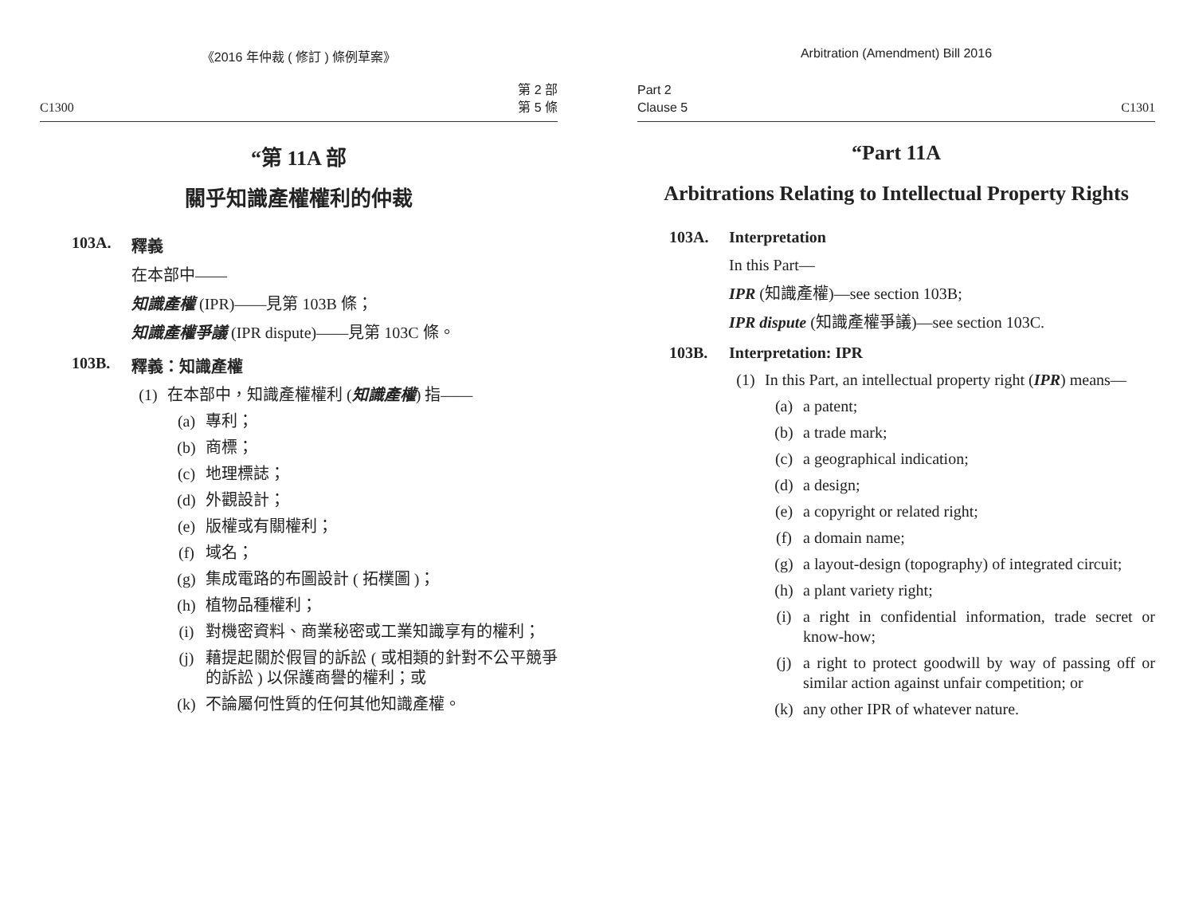《2016 年仲裁 ( 修訂 ) 條例草案》
C1300 第 2 部
第 5 條
“第 11A 部
關乎知識產權權利的仲裁
103A. 釋義
在本部中——
知識產權 (IPR)——見第 103B 條；
知識產權爭議 (IPR dispute)——見第 103C 條。
103B. 釋義：知識產權
(1) 在本部中，知識產權權利 (知識產權) 指——
(a) 專利；
(b) 商標；
(c) 地理標誌；
(d) 外觀設計；
(e) 版權或有關權利；
(f) 域名；
(g) 集成電路的布圖設計 ( 拓樸圖 )；
(h) 植物品種權利；
(i) 對機密資料、商業秘密或工業知識享有的權利；
(j) 藉提起關於假冒的訴訟 ( 或相類的針對不公平競爭的訴訟 ) 以保護商譽的權利；或
(k) 不論屬何性質的任何其他知識產權。
Arbitration (Amendment) Bill 2016
Part 2
Clause 5 C1301
“Part 11A
Arbitrations Relating to Intellectual Property Rights
103A. Interpretation
In this Part—
IPR (知識產權)—see section 103B;
IPR dispute (知識產權爭議)—see section 103C.
103B. Interpretation: IPR
(1) In this Part, an intellectual property right (IPR) means—
(a) a patent;
(b) a trade mark;
(c) a geographical indication;
(d) a design;
(e) a copyright or related right;
(f) a domain name;
(g) a layout-design (topography) of integrated circuit;
(h) a plant variety right;
(i) a right in confidential information, trade secret or know-how;
(j) a right to protect goodwill by way of passing off or similar action against unfair competition; or
(k) any other IPR of whatever nature.